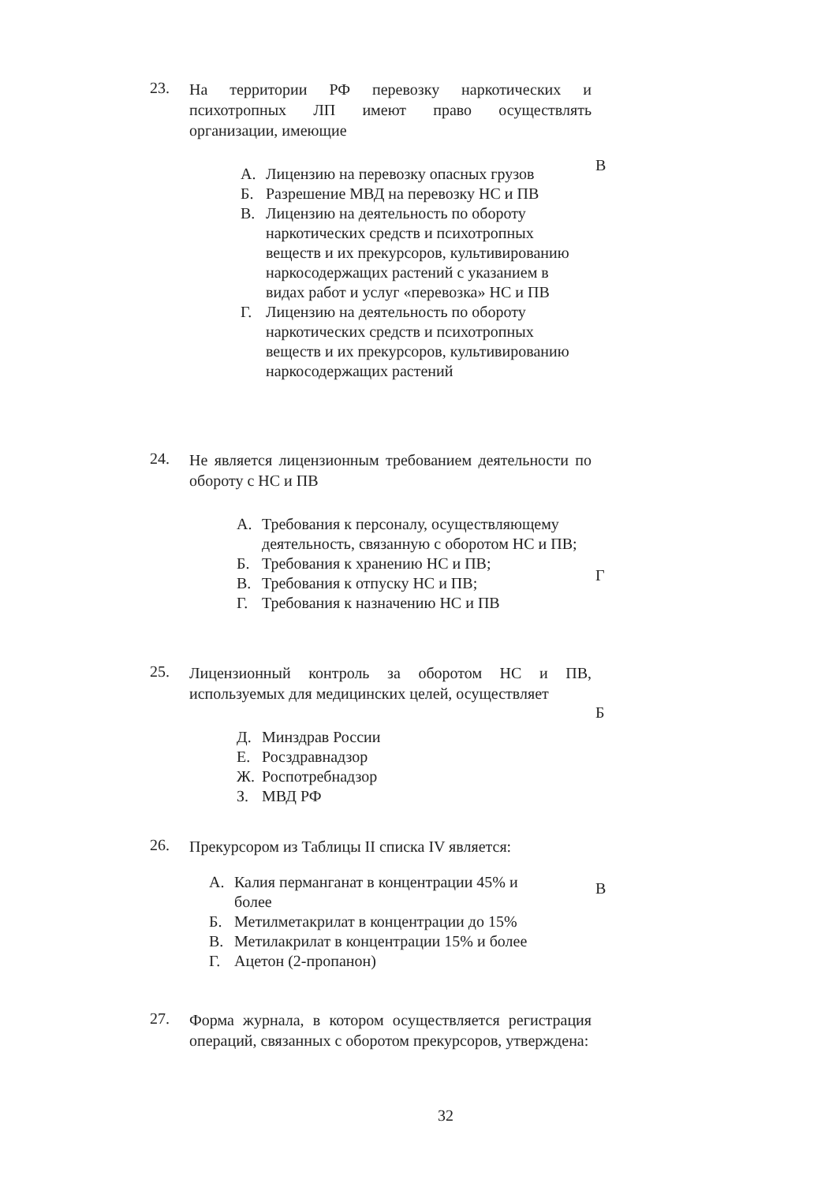23.
На территории РФ перевозку наркотических и психотропных ЛП имеют право осуществлять организации, имеющие
А. Лицензию на перевозку опасных грузов
Б. Разрешение МВД на перевозку НС и ПВ
В. Лицензию на деятельность по обороту наркотических средств и психотропных веществ и их прекурсоров, культивированию наркосодержащих растений с указанием в видах работ и услуг «перевозка» НС и ПВ
Г. Лицензию на деятельность по обороту наркотических средств и психотропных веществ и их прекурсоров, культивированию наркосодержащих растений
В
24.
Не является лицензионным требованием деятельности по обороту с НС и ПВ
А. Требования к персоналу, осуществляющему деятельность, связанную с оборотом НС и ПВ;
Б. Требования к хранению НС и ПВ;
В. Требования к отпуску НС и ПВ;
Г. Требования к назначению НС и ПВ
Г
25.
Лицензионный контроль за оборотом НС и ПВ, используемых для медицинских целей, осуществляет
Д. Минздрав России
Е. Росздравнадзор
Ж. Роспотребнадзор
З. МВД РФ
Б
26.
Прекурсором из Таблицы II списка IV является:
А. Калия перманганат в концентрации 45% и более
Б. Метилметакрилат в концентрации до 15%
В. Метилакрилат в концентрации 15% и более
Г. Ацетон (2-пропанон)
В
27.
Форма журнала, в котором осуществляется регистрация операций, связанных с оборотом прекурсоров, утверждена:
32